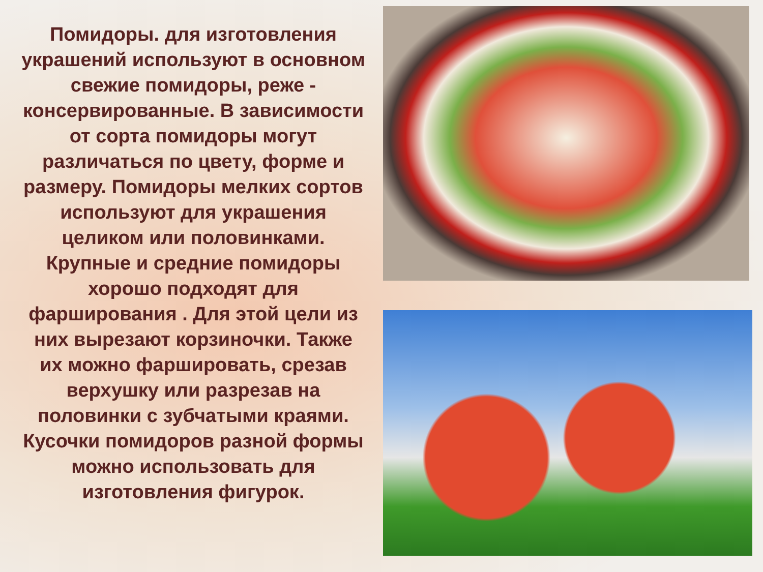Помидоры. для изготовления украшений используют в основном свежие помидоры, реже - консервированные. В зависимости от сорта помидоры могут различаться по цвету, форме и размеру. Помидоры мелких сортов используют для украшения целиком или половинками. Крупные и средние помидоры хорошо подходят для фарширования . Для этой цели из них вырезают корзиночки. Также их можно фаршировать, срезав верхушку или разрезав на половинки с зубчатыми краями. Кусочки помидоров разной формы можно использовать для изготовления фигурок.